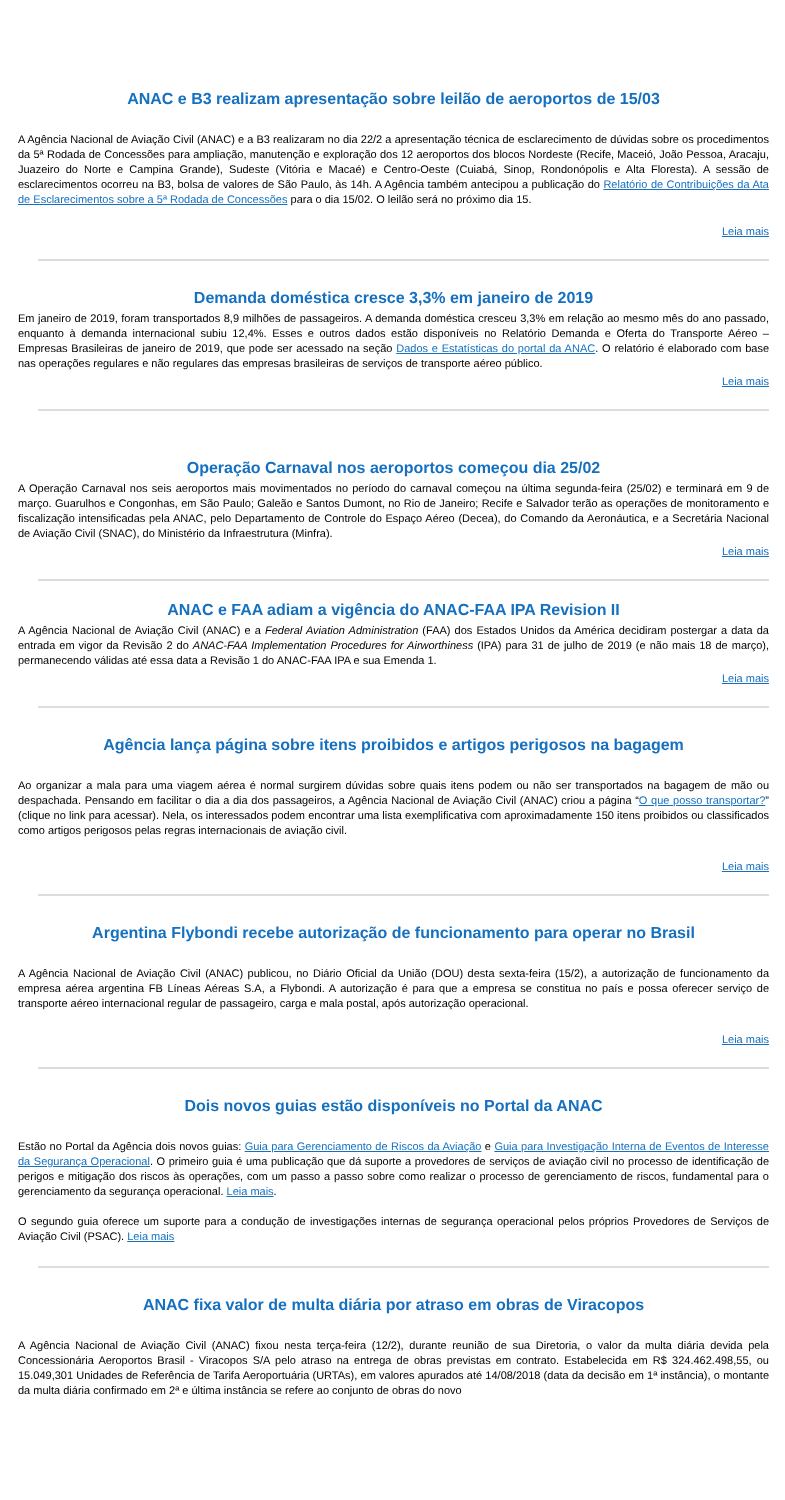ANAC e B3 realizam apresentação sobre leilão de aeroportos de 15/03
A Agência Nacional de Aviação Civil (ANAC) e a B3 realizaram no dia 22/2 a apresentação técnica de esclarecimento de dúvidas sobre os procedimentos da 5ª Rodada de Concessões para ampliação, manutenção e exploração dos 12 aeroportos dos blocos Nordeste (Recife, Maceió, João Pessoa, Aracaju, Juazeiro do Norte e Campina Grande), Sudeste (Vitória e Macaé) e Centro-Oeste (Cuiabá, Sinop, Rondonópolis e Alta Floresta). A sessão de esclarecimentos ocorreu na B3, bolsa de valores de São Paulo, às 14h. A Agência também antecipou a publicação do Relatório de Contribuições da Ata de Esclarecimentos sobre a 5ª Rodada de Concessões para o dia 15/02. O leilão será no próximo dia 15.
Leia mais
Demanda doméstica cresce 3,3% em janeiro de 2019
Em janeiro de 2019, foram transportados 8,9 milhões de passageiros. A demanda doméstica cresceu 3,3% em relação ao mesmo mês do ano passado, enquanto à demanda internacional subiu 12,4%. Esses e outros dados estão disponíveis no Relatório Demanda e Oferta do Transporte Aéreo – Empresas Brasileiras de janeiro de 2019, que pode ser acessado na seção Dados e Estatísticas do portal da ANAC. O relatório é elaborado com base nas operações regulares e não regulares das empresas brasileiras de serviços de transporte aéreo público.
Leia mais
Operação Carnaval nos aeroportos começou dia 25/02
A Operação Carnaval nos seis aeroportos mais movimentados no período do carnaval começou na última segunda-feira (25/02) e terminará em 9 de março. Guarulhos e Congonhas, em São Paulo; Galeão e Santos Dumont, no Rio de Janeiro; Recife e Salvador terão as operações de monitoramento e fiscalização intensificadas pela ANAC, pelo Departamento de Controle do Espaço Aéreo (Decea), do Comando da Aeronáutica, e a Secretária Nacional de Aviação Civil (SNAC), do Ministério da Infraestrutura (Minfra).
Leia mais
ANAC e FAA adiam a vigência do ANAC-FAA IPA Revision II
A Agência Nacional de Aviação Civil (ANAC) e a Federal Aviation Administration (FAA) dos Estados Unidos da América decidiram postergar a data da entrada em vigor da Revisão 2 do ANAC-FAA Implementation Procedures for Airworthiness (IPA) para 31 de julho de 2019 (e não mais 18 de março), permanecendo válidas até essa data a Revisão 1 do ANAC-FAA IPA e sua Emenda 1.
Leia mais
Agência lança página sobre itens proibidos e artigos perigosos na bagagem
Ao organizar a mala para uma viagem aérea é normal surgirem dúvidas sobre quais itens podem ou não ser transportados na bagagem de mão ou despachada. Pensando em facilitar o dia a dia dos passageiros, a Agência Nacional de Aviação Civil (ANAC) criou a página “O que posso transportar?” (clique no link para acessar). Nela, os interessados podem encontrar uma lista exemplificativa com aproximadamente 150 itens proibidos ou classificados como artigos perigosos pelas regras internacionais de aviação civil.
Leia mais
Argentina Flybondi recebe autorização de funcionamento para operar no Brasil
A Agência Nacional de Aviação Civil (ANAC) publicou, no Diário Oficial da União (DOU) desta sexta-feira (15/2), a autorização de funcionamento da empresa aérea argentina FB Líneas Aéreas S.A, a Flybondi. A autorização é para que a empresa se constitua no país e possa oferecer serviço de transporte aéreo internacional regular de passageiro, carga e mala postal, após autorização operacional.
Leia mais
Dois novos guias estão disponíveis no Portal da ANAC
Estão no Portal da Agência dois novos guias: Guia para Gerenciamento de Riscos da Aviação e Guia para Investigação Interna de Eventos de Interesse da Segurança Operacional. O primeiro guia é uma publicação que dá suporte a provedores de serviços de aviação civil no processo de identificação de perigos e mitigação dos riscos às operações, com um passo a passo sobre como realizar o processo de gerenciamento de riscos, fundamental para o gerenciamento da segurança operacional. Leia mais.
O segundo guia oferece um suporte para a condução de investigações internas de segurança operacional pelos próprios Provedores de Serviços de Aviação Civil (PSAC). Leia mais
ANAC fixa valor de multa diária por atraso em obras de Viracopos
A Agência Nacional de Aviação Civil (ANAC) fixou nesta terça-feira (12/2), durante reunião de sua Diretoria, o valor da multa diária devida pela Concessionária Aeroportos Brasil - Viracopos S/A pelo atraso na entrega de obras previstas em contrato. Estabelecida em R$ 324.462.498,55, ou 15.049,301 Unidades de Referência de Tarifa Aeroportuária (URTAs), em valores apurados até 14/08/2018 (data da decisão em 1ª instância), o montante da multa diária confirmado em 2ª e última instância se refere ao conjunto de obras do novo